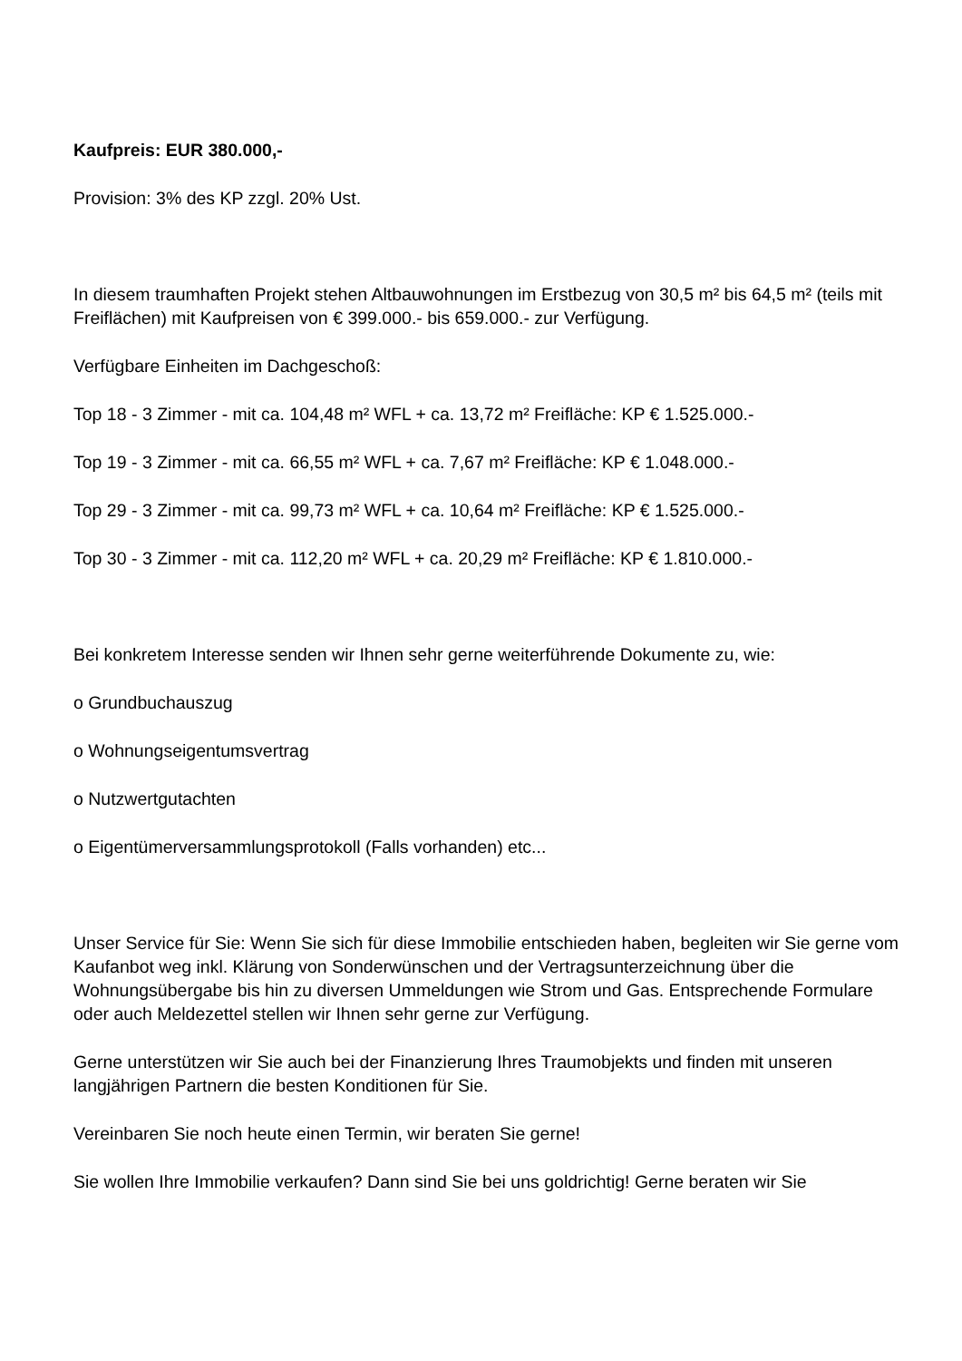Kaufpreis: EUR 380.000,-
Provision: 3% des KP zzgl. 20% Ust.
In diesem traumhaften Projekt stehen Altbauwohnungen im Erstbezug von 30,5 m² bis 64,5 m² (teils mit Freiflächen) mit Kaufpreisen von € 399.000.- bis 659.000.- zur Verfügung.
Verfügbare Einheiten im Dachgeschoß:
Top 18 - 3 Zimmer - mit ca. 104,48 m² WFL + ca. 13,72 m² Freifläche: KP € 1.525.000.-
Top 19 - 3 Zimmer - mit ca. 66,55 m² WFL + ca. 7,67 m² Freifläche: KP € 1.048.000.-
Top 29 - 3 Zimmer - mit ca. 99,73 m² WFL + ca. 10,64 m² Freifläche: KP € 1.525.000.-
Top 30 - 3 Zimmer - mit ca. 112,20 m² WFL + ca. 20,29 m² Freifläche: KP € 1.810.000.-
Bei konkretem Interesse senden wir Ihnen sehr gerne weiterführende Dokumente zu, wie:
o Grundbuchauszug
o Wohnungseigentumsvertrag
o Nutzwertgutachten
o Eigentümerversammlungsprotokoll (Falls vorhanden) etc...
Unser Service für Sie: Wenn Sie sich für diese Immobilie entschieden haben, begleiten wir Sie gerne vom Kaufanbot weg inkl. Klärung von Sonderwünschen und der Vertragsunterzeichnung über die Wohnungsübergabe bis hin zu diversen Ummeldungen wie Strom und Gas. Entsprechende Formulare oder auch Meldezettel stellen wir Ihnen sehr gerne zur Verfügung.
Gerne unterstützen wir Sie auch bei der Finanzierung Ihres Traumobjekts und finden mit unseren langjährigen Partnern die besten Konditionen für Sie.
Vereinbaren Sie noch heute einen Termin, wir beraten Sie gerne!
Sie wollen Ihre Immobilie verkaufen? Dann sind Sie bei uns goldrichtig! Gerne beraten wir Sie